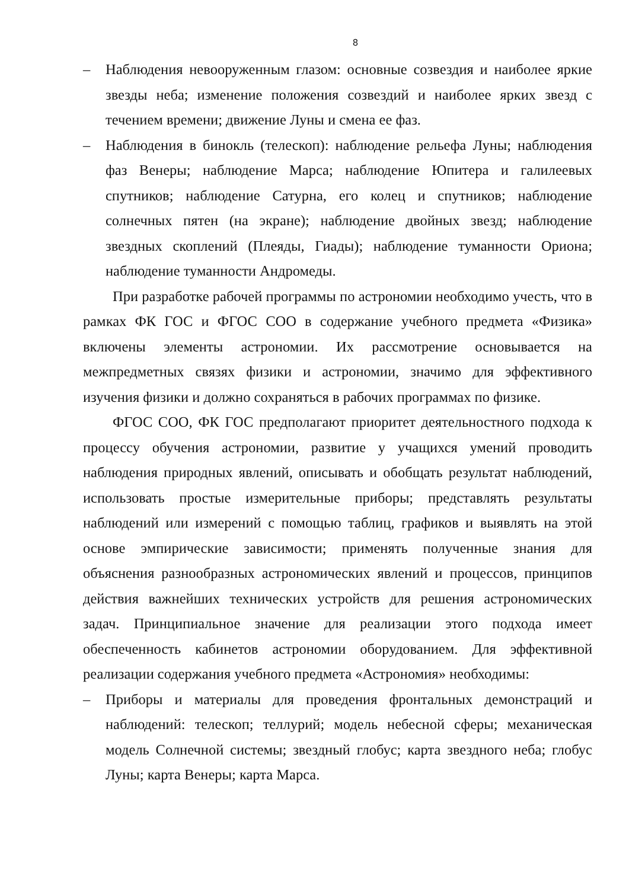8
– Наблюдения невооруженным глазом: основные созвездия и наиболее яркие звезды неба; изменение положения созвездий и наиболее ярких звезд с течением времени; движение Луны и смена ее фаз.
– Наблюдения в бинокль (телескоп): наблюдение рельефа Луны; наблюдения фаз Венеры; наблюдение Марса; наблюдение Юпитера и галилеевых спутников; наблюдение Сатурна, его колец и спутников; наблюдение солнечных пятен (на экране); наблюдение двойных звезд; наблюдение звездных скоплений (Плеяды, Гиады); наблюдение туманности Ориона; наблюдение туманности Андромеды.
При разработке рабочей программы по астрономии необходимо учесть, что в рамках ФК ГОС и ФГОС СОО в содержание учебного предмета «Физика» включены элементы астрономии. Их рассмотрение основывается на межпредметных связях физики и астрономии, значимо для эффективного изучения физики и должно сохраняться в рабочих программах по физике.
ФГОС СОО, ФК ГОС предполагают приоритет деятельностного подхода к процессу обучения астрономии, развитие у учащихся умений проводить наблюдения природных явлений, описывать и обобщать результат наблюдений, использовать простые измерительные приборы; представлять результаты наблюдений или измерений с помощью таблиц, графиков и выявлять на этой основе эмпирические зависимости; применять полученные знания для объяснения разнообразных астрономических явлений и процессов, принципов действия важнейших технических устройств для решения астрономических задач. Принципиальное значение для реализации этого подхода имеет обеспеченность кабинетов астрономии оборудованием. Для эффективной реализации содержания учебного предмета «Астрономия» необходимы:
– Приборы и материалы для проведения фронтальных демонстраций и наблюдений: телескоп; теллурий; модель небесной сферы; механическая модель Солнечной системы; звездный глобус; карта звездного неба; глобус Луны; карта Венеры; карта Марса.